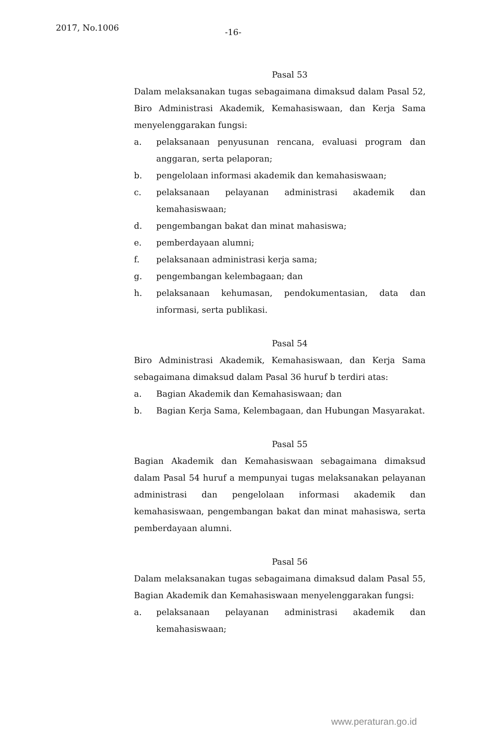2017, No.1006 -16-
Pasal 53
Dalam melaksanakan tugas sebagaimana dimaksud dalam Pasal 52, Biro Administrasi Akademik, Kemahasiswaan, dan Kerja Sama menyelenggarakan fungsi:
a. pelaksanaan penyusunan rencana, evaluasi program dan anggaran, serta pelaporan;
b. pengelolaan informasi akademik dan kemahasiswaan;
c. pelaksanaan pelayanan administrasi akademik dan kemahasiswaan;
d. pengembangan bakat dan minat mahasiswa;
e. pemberdayaan alumni;
f. pelaksanaan administrasi kerja sama;
g. pengembangan kelembagaan; dan
h. pelaksanaan kehumasan, pendokumentasian, data dan informasi, serta publikasi.
Pasal 54
Biro Administrasi Akademik, Kemahasiswaan, dan Kerja Sama sebagaimana dimaksud dalam Pasal 36 huruf b terdiri atas:
a. Bagian Akademik dan Kemahasiswaan; dan
b. Bagian Kerja Sama, Kelembagaan, dan Hubungan Masyarakat.
Pasal 55
Bagian Akademik dan Kemahasiswaan sebagaimana dimaksud dalam Pasal 54 huruf a mempunyai tugas melaksanakan pelayanan administrasi dan pengelolaan informasi akademik dan kemahasiswaan, pengembangan bakat dan minat mahasiswa, serta pemberdayaan alumni.
Pasal 56
Dalam melaksanakan tugas sebagaimana dimaksud dalam Pasal 55, Bagian Akademik dan Kemahasiswaan menyelenggarakan fungsi:
a. pelaksanaan pelayanan administrasi akademik dan kemahasiswaan;
www.peraturan.go.id